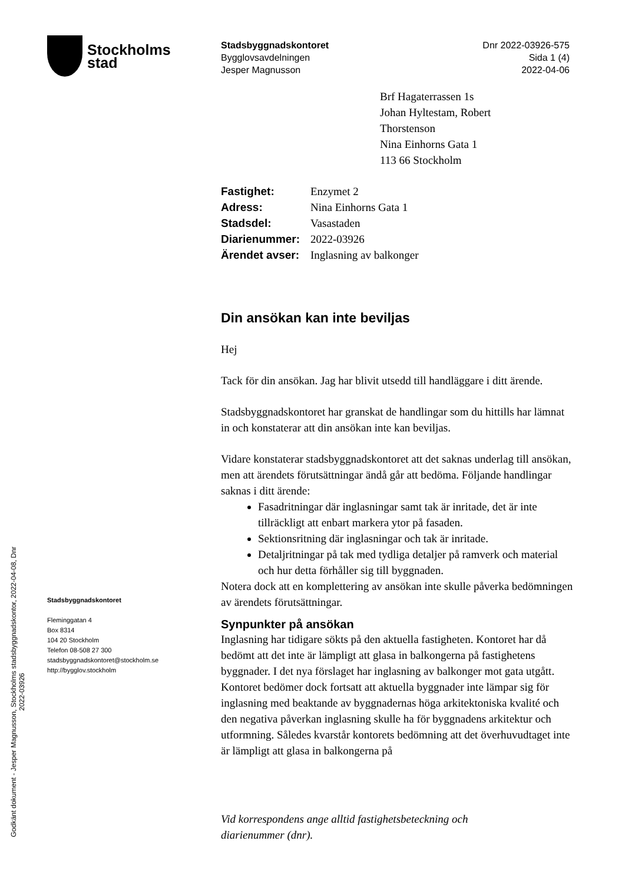Stockholms
stad
Stadsbyggnadskontoret
Bygglovsavdelningen
Jesper Magnusson
Dnr 2022-03926-575
Sida 1 (4)
2022-04-06
Brf Hagaterrassen 1s
Johan Hyltestam, Robert
Thorstenson
Nina Einhorns Gata 1
113 66 Stockholm
| Fastighet: | Enzymet 2 |
| Adress: | Nina Einhorns Gata 1 |
| Stadsdel: | Vasastaden |
| Diarienummer: | 2022-03926 |
| Ärendet avser: | Inglasning av balkonger |
Din ansökan kan inte beviljas
Hej
Tack för din ansökan. Jag har blivit utsedd till handläggare i ditt ärende.
Stadsbyggnadskontoret har granskat de handlingar som du hittills har lämnat in och konstaterar att din ansökan inte kan beviljas.
Vidare konstaterar stadsbyggnadskontoret att det saknas underlag till ansökan, men att ärendets förutsättningar ändå går att bedöma. Följande handlingar saknas i ditt ärende:
Fasadritningar där inglasningar samt tak är inritade, det är inte tillräckligt att enbart markera ytor på fasaden.
Sektionsritning där inglasningar och tak är inritade.
Detaljritningar på tak med tydliga detaljer på ramverk och material och hur detta förhåller sig till byggnaden.
Notera dock att en komplettering av ansökan inte skulle påverka bedömningen av ärendets förutsättningar.
Synpunkter på ansökan
Inglasning har tidigare sökts på den aktuella fastigheten. Kontoret har då bedömt att det inte är lämpligt att glasa in balkongerna på fastighetens byggnader. I det nya förslaget har inglasning av balkonger mot gata utgått. Kontoret bedömer dock fortsatt att aktuella byggnader inte lämpar sig för inglasning med beaktande av byggnadernas höga arkitektoniska kvalité och den negativa påverkan inglasning skulle ha för byggnadens arkitektur och utformning. Således kvarstår kontorets bedömning att det överhuvudtaget inte är lämpligt att glasa in balkongerna på
Stadsbyggnadskontoret
Fleminggatan 4
Box 8314
104 20 Stockholm
Telefon 08-508 27 300
stadsbyggnadskontoret@stockholm.se
http://bygglov.stockholm
Vid korrespondens ange alltid fastighetsbeteckning och
diarienummer (dnr).
Godkänt dokument - Jesper Magnusson, Stockholms stadsbyggnadskontor, 2022-04-08, Dnr 2022-03926